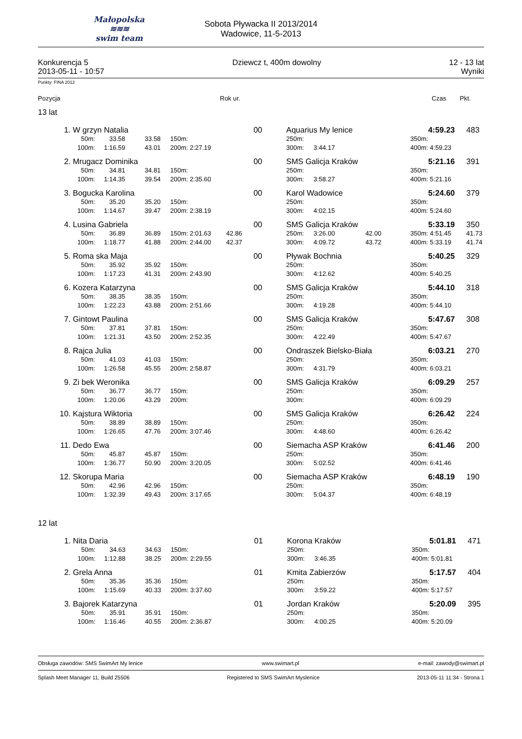Małopolska
≋≋≋
swim team
Sobota Pływacka II 2013/2014
Wadowice, 11-5-2013
Konkurencja 5
2013-05-11 - 10:57
Dziewcz t, 400m dowolny 12 - 13 lat
Wyniki
Punkty: FINA 2012
| Pozycja | Rok ur. | Czas | Pkt. | |
| --- | --- | --- | --- | --- |
13 lat
| 1. | W grzyn Natalia | | | | | | 00 | Aquarius My lenice | | | | 4:59.23 | 483 |
| | 50m: | 33.58 | 33.58 | 150m: | | | | 250m: | | | 350m: | | |
| | 100m: | 1:16.59 | 43.01 | 200m: | 2:27.19 | | | 300m: | 3:44.17 | | 400m: | 4:59.23 | |
| 2. | Mrugacz Dominika | | | | | | 00 | SMS Galicja Kraków | | | | 5:21.16 | 391 |
| | 50m: | 34.81 | 34.81 | 150m: | | | | 250m: | | | 350m: | | |
| | 100m: | 1:14.35 | 39.54 | 200m: | 2:35.60 | | | 300m: | 3:58.27 | | 400m: | 5:21.16 | |
| 3. | Bogucka Karolina | | | | | | 00 | Karol Wadowice | | | | 5:24.60 | 379 |
| | 50m: | 35.20 | 35.20 | 150m: | | | | 250m: | | | 350m: | | |
| | 100m: | 1:14.67 | 39.47 | 200m: | 2:38.19 | | | 300m: | 4:02.15 | | 400m: | 5:24.60 | |
| 4. | Lusina Gabriela | | | | | | 00 | SMS Galicja Kraków | | | | 5:33.19 | 350 |
| | 50m: | 36.89 | 36.89 | 150m: | 2:01.63 | 42.86 | | 250m: | 3:26.00 | 42.00 | 350m: | 4:51.45 | 41.73 |
| | 100m: | 1:18.77 | 41.88 | 200m: | 2:44.00 | 42.37 | | 300m: | 4:09.72 | 43.72 | 400m: | 5:33.19 | 41.74 |
| 5. | Roma ska Maja | | | | | | 00 | Pływak Bochnia | | | | 5:40.25 | 329 |
| | 50m: | 35.92 | 35.92 | 150m: | | | | 250m: | | | 350m: | | |
| | 100m: | 1:17.23 | 41.31 | 200m: | 2:43.90 | | | 300m: | 4:12.62 | | 400m: | 5:40.25 | |
| 6. | Kozera Katarzyna | | | | | | 00 | SMS Galicja Kraków | | | | 5:44.10 | 318 |
| | 50m: | 38.35 | 38.35 | 150m: | | | | 250m: | | | 350m: | | |
| | 100m: | 1:22.23 | 43.88 | 200m: | 2:51.66 | | | 300m: | 4:19.28 | | 400m: | 5:44.10 | |
| 7. | Gintowt Paulina | | | | | | 00 | SMS Galicja Kraków | | | | 5:47.67 | 308 |
| | 50m: | 37.81 | 37.81 | 150m: | | | | 250m: | | | 350m: | | |
| | 100m: | 1:21.31 | 43.50 | 200m: | 2:52.35 | | | 300m: | 4:22.49 | | 400m: | 5:47.67 | |
| 8. | Rajca Julia | | | | | | 00 | Ondraszek Bielsko-Biała | | | | 6:03.21 | 270 |
| | 50m: | 41.03 | 41.03 | 150m: | | | | 250m: | | | 350m: | | |
| | 100m: | 1:26.58 | 45.55 | 200m: | 2:58.87 | | | 300m: | 4:31.79 | | 400m: | 6:03.21 | |
| 9. | Zi bek Weronika | | | | | | 00 | SMS Galicja Kraków | | | | 6:09.29 | 257 |
| | 50m: | 36.77 | 36.77 | 150m: | | | | 250m: | | | 350m: | | |
| | 100m: | 1:20.06 | 43.29 | 200m: | | | | 300m: | | | 400m: | 6:09.29 | |
| 10. | Kajstura Wiktoria | | | | | | 00 | SMS Galicja Kraków | | | | 6:26.42 | 224 |
| | 50m: | 38.89 | 38.89 | 150m: | | | | 250m: | | | 350m: | | |
| | 100m: | 1:26.65 | 47.76 | 200m: | 3:07.46 | | | 300m: | 4:48.60 | | 400m: | 6:26.42 | |
| 11. | Dedo Ewa | | | | | | 00 | Siemacha ASP Kraków | | | | 6:41.46 | 200 |
| | 50m: | 45.87 | 45.87 | 150m: | | | | 250m: | | | 350m: | | |
| | 100m: | 1:36.77 | 50.90 | 200m: | 3:20.05 | | | 300m: | 5:02.52 | | 400m: | 6:41.46 | |
| 12. | Skorupa Maria | | | | | | 00 | Siemacha ASP Kraków | | | | 6:48.19 | 190 |
| | 50m: | 42.96 | 42.96 | 150m: | | | | 250m: | | | 350m: | | |
| | 100m: | 1:32.39 | 49.43 | 200m: | 3:17.65 | | | 300m: | 5:04.37 | | 400m: | 6:48.19 | |
12 lat
| 1. | Nita Daria | | | | | | 01 | Korona Kraków | | | | 5:01.81 | 471 |
| | 50m: | 34.63 | 34.63 | 150m: | | | | 250m: | | | 350m: | | |
| | 100m: | 1:12.88 | 38.25 | 200m: | 2:29.55 | | | 300m: | 3:46.35 | | 400m: | 5:01.81 | |
| 2. | Grela Anna | | | | | | 01 | Kmita Zabierzów | | | | 5:17.57 | 404 |
| | 50m: | 35.36 | 35.36 | 150m: | | | | 250m: | | | 350m: | | |
| | 100m: | 1:15.69 | 40.33 | 200m: | 3:37.60 | | | 300m: | 3:59.22 | | 400m: | 5:17.57 | |
| 3. | Bajorek Katarzyna | | | | | | 01 | Jordan Kraków | | | | 5:20.09 | 395 |
| | 50m: | 35.91 | 35.91 | 150m: | | | | 250m: | | | 350m: | | |
| | 100m: | 1:16.46 | 40.55 | 200m: | 2:36.87 | | | 300m: | 4:00.25 | | 400m: | 5:20.09 | |
Obsługa zawodów: SMS SwimArt My lenice www.swimart.pl e-mail: zawody@swimart.pl
Splash Meet Manager 11, Build 25506 Registered to SMS SwimArt Myslenice 2013-05-11 11:34 - Strona 1